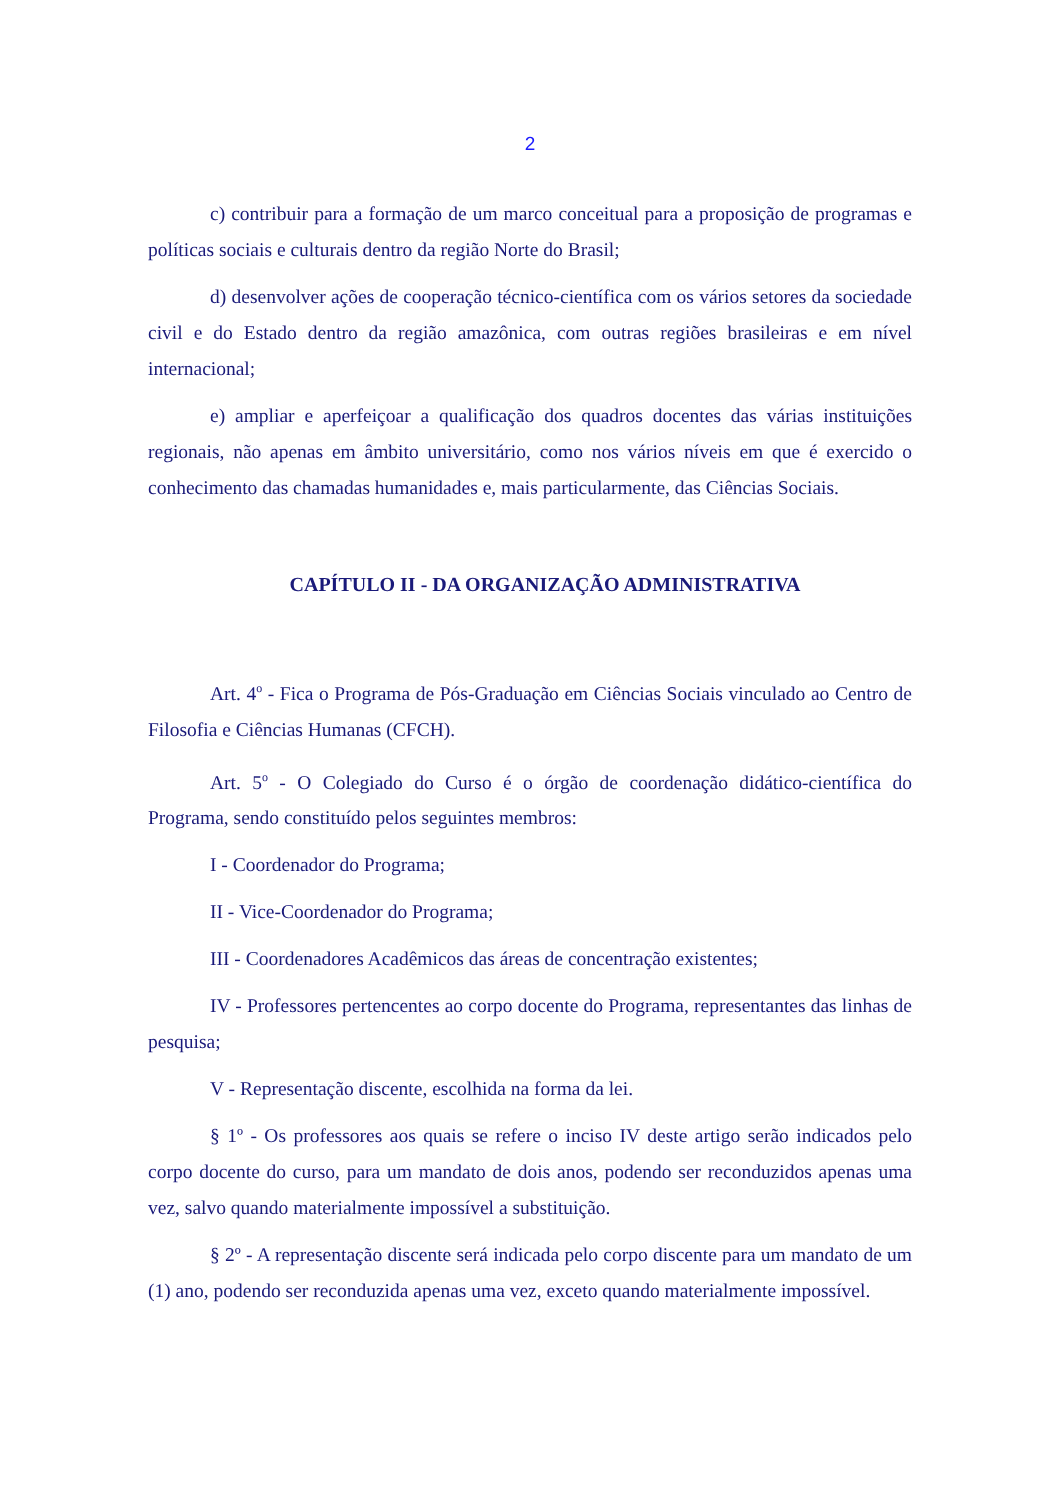2
c) contribuir para a formação de um marco conceitual para a proposição de programas e políticas sociais e culturais dentro da região Norte do Brasil;
d) desenvolver ações de cooperação técnico-científica com os vários setores da sociedade civil e do Estado dentro da região amazônica, com outras regiões brasileiras e em nível internacional;
e) ampliar e aperfeiçoar a qualificação dos quadros docentes das várias instituições regionais, não apenas em âmbito universitário, como nos vários níveis em que é exercido o conhecimento das chamadas humanidades e, mais particularmente, das Ciências Sociais.
CAPÍTULO II - DA ORGANIZAÇÃO ADMINISTRATIVA
Art. 4<sup>o</sup> - Fica o Programa de Pós-Graduação em Ciências Sociais vinculado ao Centro de Filosofia e Ciências Humanas (CFCH).
Art. 5<sup>o</sup> - O Colegiado do Curso é o órgão de coordenação didático-científica do Programa, sendo constituído pelos seguintes membros:
I - Coordenador do Programa;
II - Vice-Coordenador do Programa;
III - Coordenadores Acadêmicos das áreas de concentração existentes;
IV - Professores pertencentes ao corpo docente do Programa, representantes das linhas de pesquisa;
V - Representação discente, escolhida na forma da lei.
§ 1º - Os professores aos quais se refere o inciso IV deste artigo serão indicados pelo corpo docente do curso, para um mandato de dois anos, podendo ser reconduzidos apenas uma vez, salvo quando materialmente impossível a substituição.
§ 2º - A representação discente será indicada pelo corpo discente para um mandato de um (1) ano, podendo ser reconduzida apenas uma vez, exceto quando materialmente impossível.